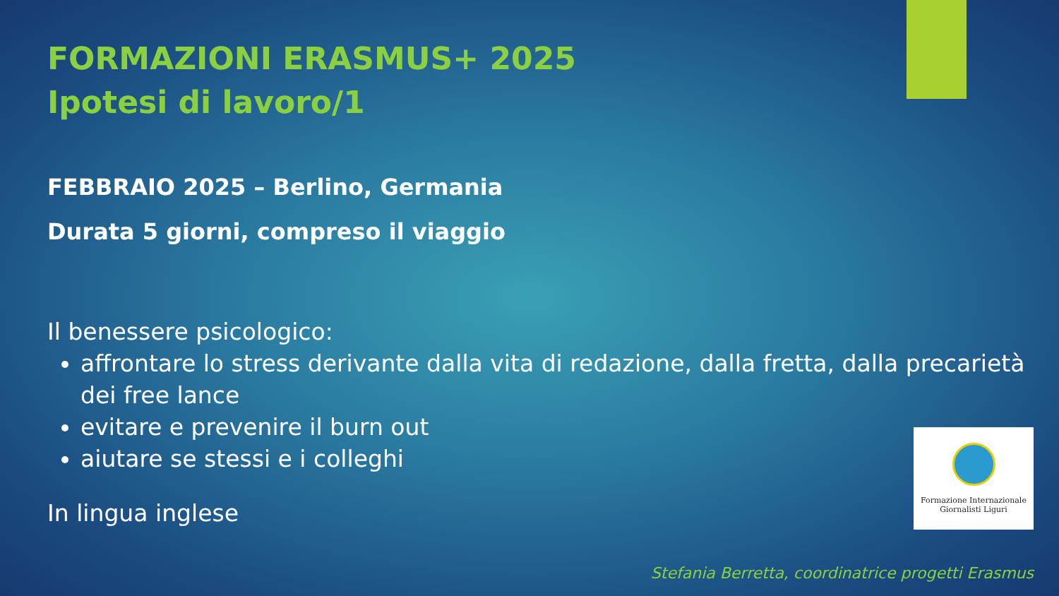FORMAZIONI ERASMUS+ 2025
Ipotesi di lavoro/1
FEBBRAIO 2025 – Berlino, Germania
Durata 5 giorni, compreso il viaggio
Il benessere psicologico:
affrontare lo stress derivante dalla vita di redazione, dalla fretta, dalla precarietà dei free lance
evitare e prevenire il burn out
aiutare se stessi e i colleghi
In lingua inglese
Formazione Internazionale
Giornalisti Liguri
Stefania Berretta, coordinatrice progetti Erasmus